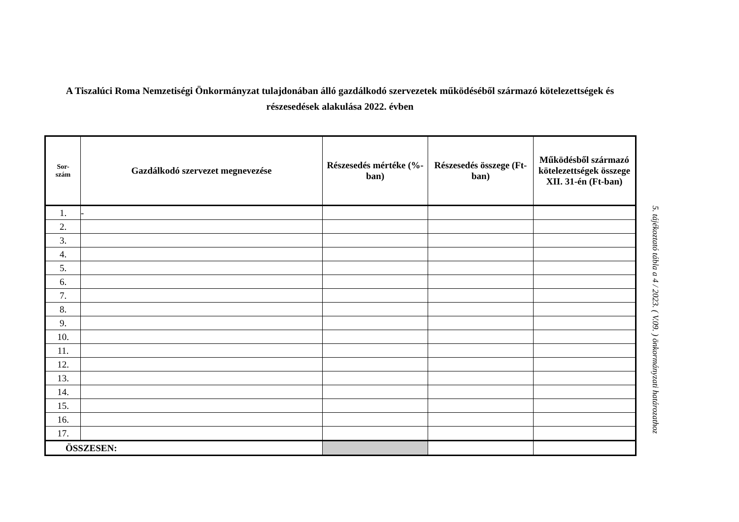A Tiszalúci Roma Nemzetiségi Önkormányzat tulajdonában álló gazdálkodó szervezetek működéséből származó kötelezettségek és részesedések alakulása 2022. évben
| Sor- szám | Gazdálkodó szervezet megnevezése | Részesedés mértéke (%-ban) | Részesedés összege (Ft-ban) | Működésből származó kötelezettségek összege XII. 31-én (Ft-ban) |
| --- | --- | --- | --- | --- |
| 1. | - | | | |
| 2. | | | | |
| 3. | | | | |
| 4. | | | | |
| 5. | | | | |
| 6. | | | | |
| 7. | | | | |
| 8. | | | | |
| 9. | | | | |
| 10. | | | | |
| 11. | | | | |
| 12. | | | | |
| 13. | | | | |
| 14. | | | | |
| 15. | | | | |
| 16. | | | | |
| 17. | | | | |
| ÖSSZESEN: | | | | |
5. tájékoztató tábla a 4 / 2023. ( V.09. ) önkormányzati határozathoz